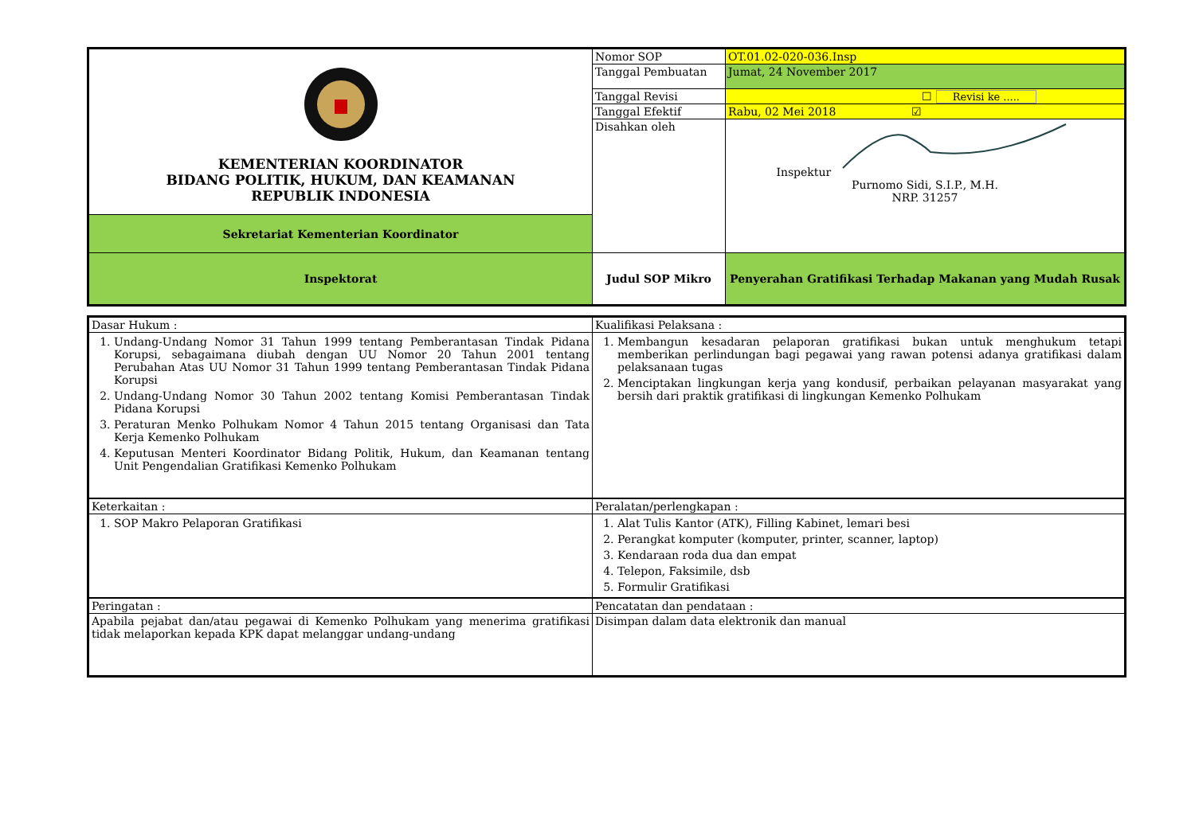| KEMENTERIAN KOORDINATOR BIDANG POLITIK, HUKUM, DAN KEAMANAN REPUBLIK INDONESIA | Nomor SOP | OT.01.02-020-036.Insp |
| | Tanggal Pembuatan | Jumat, 24 November 2017 |
| | Tanggal Revisi | ☐ Revisi ke ..... |
| | Tanggal Efektif | Rabu, 02 Mei 2018 ☑ |
| | Disahkan oleh | Inspektur Purnomo Sidi, S.I.P., M.H. NRP. 31257 |
| Sekretariat Kementerian Koordinator | | |
| Inspektorat | Judul SOP Mikro | Penyerahan Gratifikasi Terhadap Makanan yang Mudah Rusak |
| Dasar Hukum : | Kualifikasi Pelaksana : |
| 1. Undang-Undang Nomor 31 Tahun 1999 tentang Pemberantasan Tindak Pidana Korupsi, sebagaimana diubah dengan UU Nomor 20 Tahun 2001 tentang Perubahan Atas UU Nomor 31 Tahun 1999 tentang Pemberantasan Tindak Pidana Korupsi 2. Undang-Undang Nomor 30 Tahun 2002 tentang Komisi Pemberantasan Tindak Pidana Korupsi 3. Peraturan Menko Polhukam Nomor 4 Tahun 2015 tentang Organisasi dan Tata Kerja Kemenko Polhukam 4. Keputusan Menteri Koordinator Bidang Politik, Hukum, dan Keamanan tentang Unit Pengendalian Gratifikasi Kemenko Polhukam | 1. Membangun kesadaran pelaporan gratifikasi bukan untuk menghukum tetapi memberikan perlindungan bagi pegawai yang rawan potensi adanya gratifikasi dalam pelaksanaan tugas 2. Menciptakan lingkungan kerja yang kondusif, perbaikan pelayanan masyarakat yang bersih dari praktik gratifikasi di lingkungan Kemenko Polhukam |
| Keterkaitan : | Peralatan/perlengkapan : |
| 1. SOP Makro Pelaporan Gratifikasi | 1. Alat Tulis Kantor (ATK), Filling Kabinet, lemari besi 2. Perangkat komputer (komputer, printer, scanner, laptop) 3. Kendaraan roda dua dan empat 4. Telepon, Faksimile, dsb 5. Formulir Gratifikasi |
| Peringatan : | Pencatatan dan pendataan : |
| Apabila pejabat dan/atau pegawai di Kemenko Polhukam yang menerima gratifikasi tidak melaporkan kepada KPK dapat melanggar undang-undang | Disimpan dalam data elektronik dan manual |